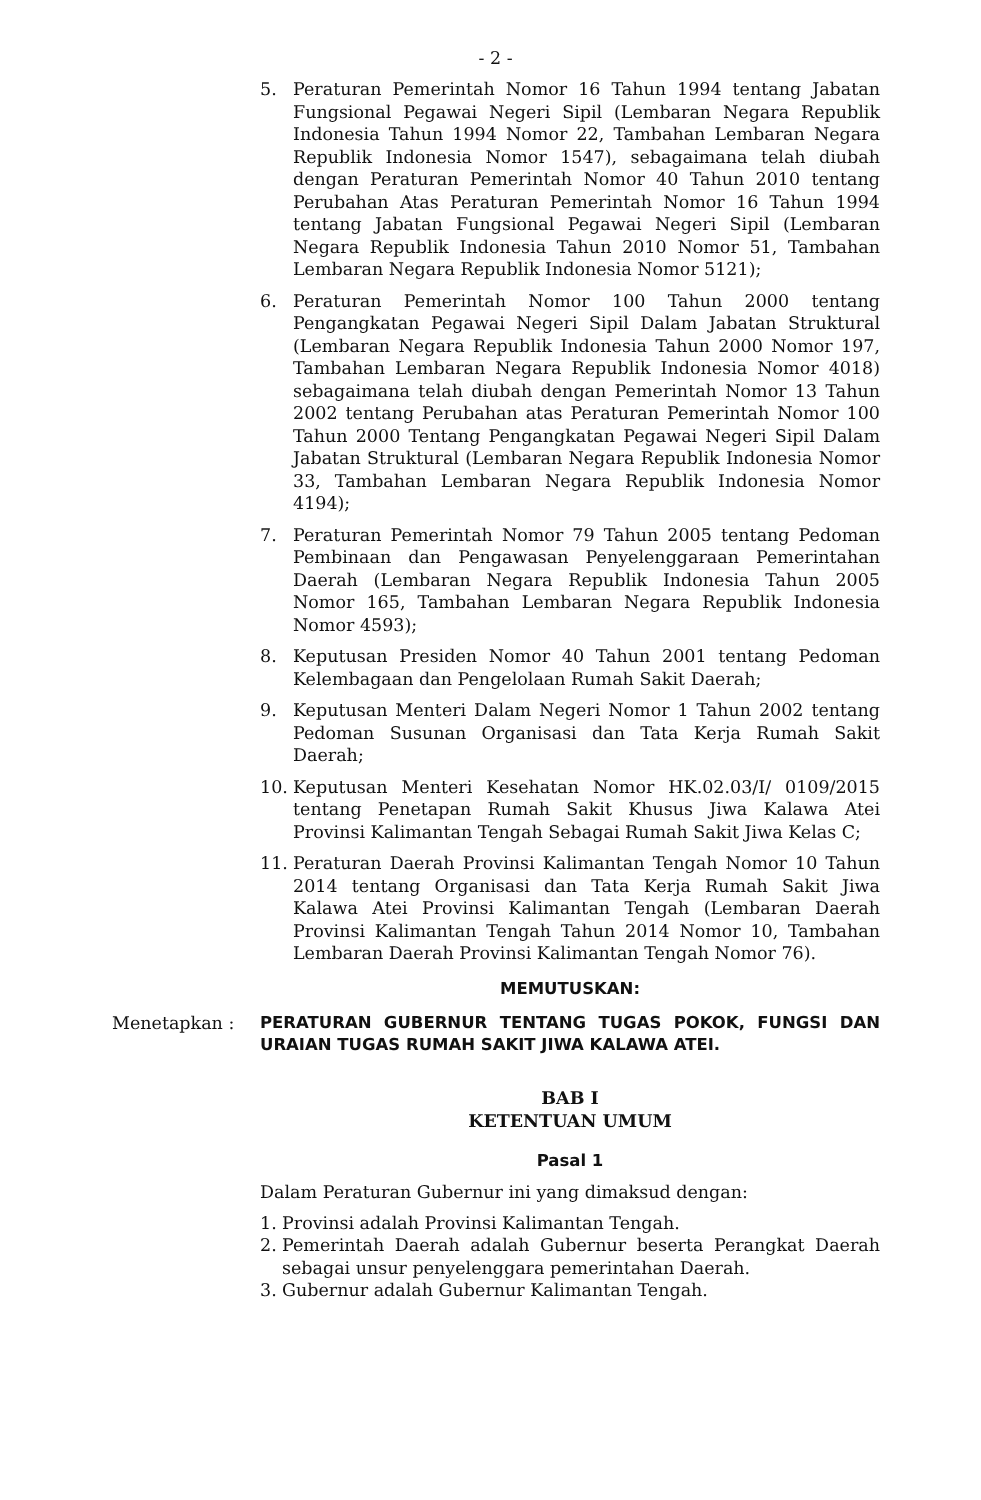- 2 -
5. Peraturan Pemerintah Nomor 16 Tahun 1994 tentang Jabatan Fungsional Pegawai Negeri Sipil (Lembaran Negara Republik Indonesia Tahun 1994 Nomor 22, Tambahan Lembaran Negara Republik Indonesia Nomor 1547), sebagaimana telah diubah dengan Peraturan Pemerintah Nomor 40 Tahun 2010 tentang Perubahan Atas Peraturan Pemerintah Nomor 16 Tahun 1994 tentang Jabatan Fungsional Pegawai Negeri Sipil (Lembaran Negara Republik Indonesia Tahun 2010 Nomor 51, Tambahan Lembaran Negara Republik Indonesia Nomor 5121);
6. Peraturan Pemerintah Nomor 100 Tahun 2000 tentang Pengangkatan Pegawai Negeri Sipil Dalam Jabatan Struktural (Lembaran Negara Republik Indonesia Tahun 2000 Nomor 197, Tambahan Lembaran Negara Republik Indonesia Nomor 4018) sebagaimana telah diubah dengan Pemerintah Nomor 13 Tahun 2002 tentang Perubahan atas Peraturan Pemerintah Nomor 100 Tahun 2000 Tentang Pengangkatan Pegawai Negeri Sipil Dalam Jabatan Struktural (Lembaran Negara Republik Indonesia Nomor 33, Tambahan Lembaran Negara Republik Indonesia Nomor 4194);
7. Peraturan Pemerintah Nomor 79 Tahun 2005 tentang Pedoman Pembinaan dan Pengawasan Penyelenggaraan Pemerintahan Daerah (Lembaran Negara Republik Indonesia Tahun 2005 Nomor 165, Tambahan Lembaran Negara Republik Indonesia Nomor 4593);
8. Keputusan Presiden Nomor 40 Tahun 2001 tentang Pedoman Kelembagaan dan Pengelolaan Rumah Sakit Daerah;
9. Keputusan Menteri Dalam Negeri Nomor 1 Tahun 2002 tentang Pedoman Susunan Organisasi dan Tata Kerja Rumah Sakit Daerah;
10. Keputusan Menteri Kesehatan Nomor HK.02.03/I/ 0109/2015 tentang Penetapan Rumah Sakit Khusus Jiwa Kalawa Atei Provinsi Kalimantan Tengah Sebagai Rumah Sakit Jiwa Kelas C;
11. Peraturan Daerah Provinsi Kalimantan Tengah Nomor 10 Tahun 2014 tentang Organisasi dan Tata Kerja Rumah Sakit Jiwa Kalawa Atei Provinsi Kalimantan Tengah (Lembaran Daerah Provinsi Kalimantan Tengah Tahun 2014 Nomor 10, Tambahan Lembaran Daerah Provinsi Kalimantan Tengah Nomor 76).
MEMUTUSKAN:
Menetapkan : PERATURAN GUBERNUR TENTANG TUGAS POKOK, FUNGSI DAN URAIAN TUGAS RUMAH SAKIT JIWA KALAWA ATEI.
BAB I
KETENTUAN UMUM
Pasal 1
Dalam Peraturan Gubernur ini yang dimaksud dengan:
1. Provinsi adalah Provinsi Kalimantan Tengah.
2. Pemerintah Daerah adalah Gubernur beserta Perangkat Daerah sebagai unsur penyelenggara pemerintahan Daerah.
3. Gubernur adalah Gubernur Kalimantan Tengah.